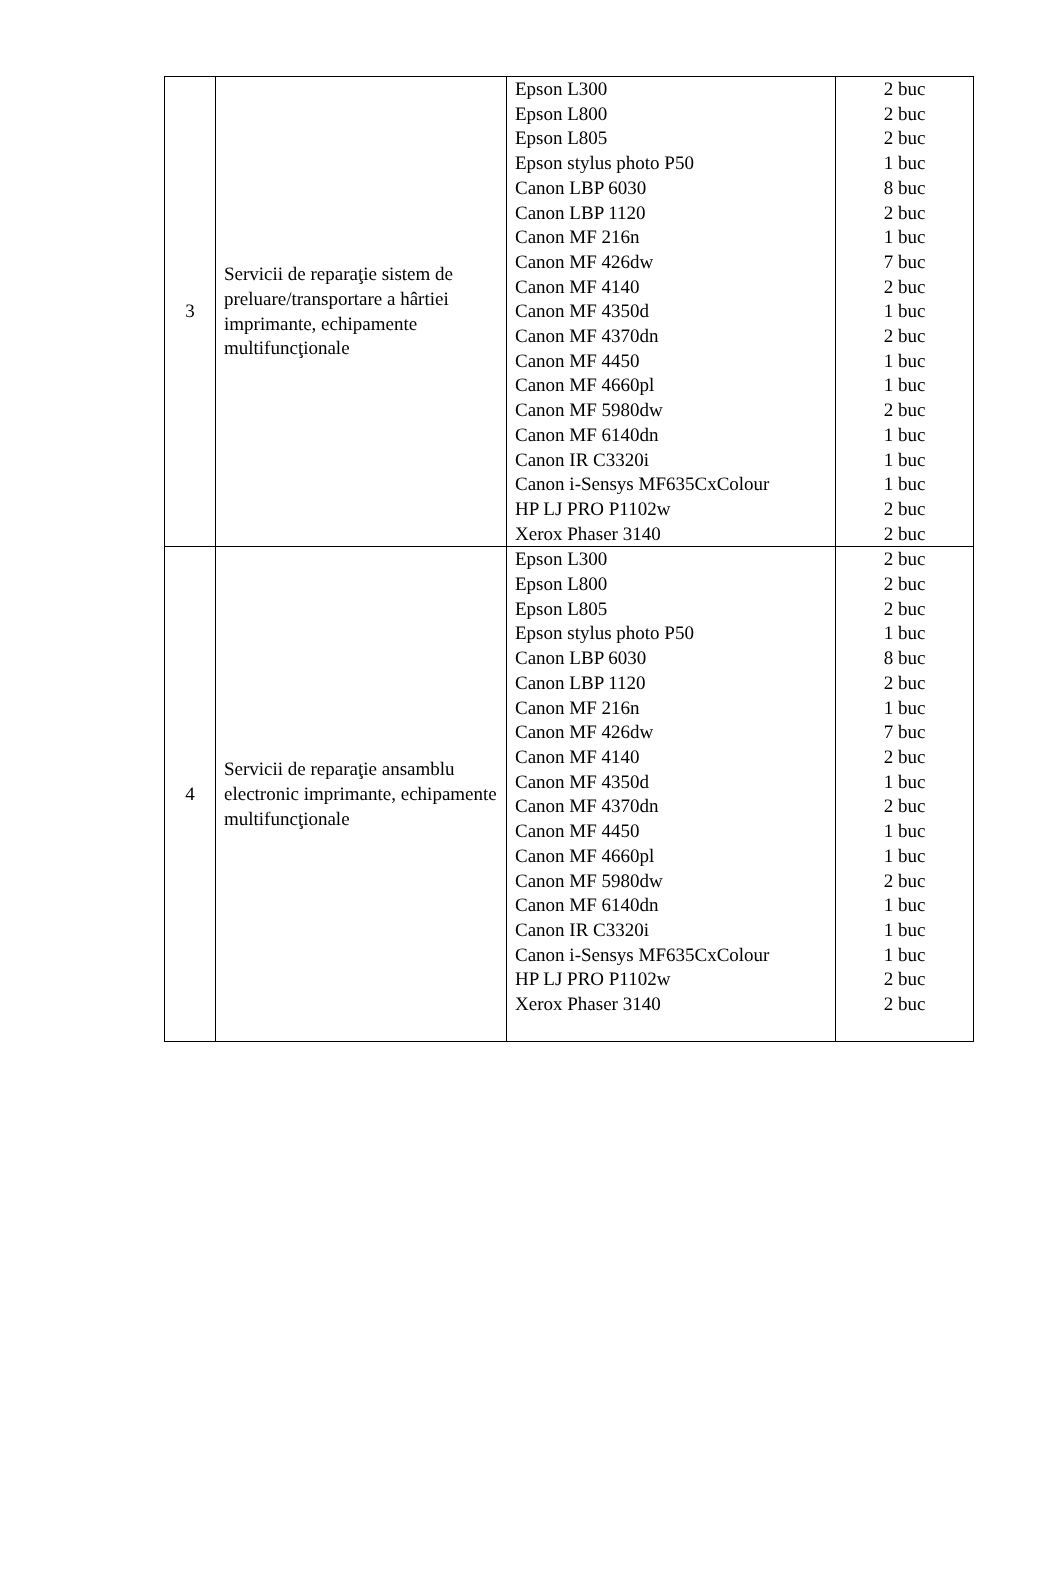| 3 | Servicii de reparaţie sistem de preluare/transportare a hârtiei imprimante, echipamente multifuncţionale | Epson L300 Epson L800 Epson L805 Epson stylus photo P50 Canon LBP 6030 Canon LBP 1120 Canon MF 216n Canon MF 426dw Canon MF 4140 Canon MF 4350d Canon MF 4370dn Canon MF 4450 Canon MF 4660pl Canon MF 5980dw Canon MF 6140dn Canon IR C3320i Canon i-Sensys MF635CxColour HP LJ PRO P1102w Xerox Phaser 3140 | 2 buc 2 buc 2 buc 1 buc 8 buc 2 buc 1 buc 7 buc 2 buc 1 buc 2 buc 1 buc 1 buc 2 buc 1 buc 1 buc 1 buc 2 buc 2 buc |
| 4 | Servicii de reparaţie ansamblu electronic imprimante, echipamente multifuncţionale | Epson L300 Epson L800 Epson L805 Epson stylus photo P50 Canon LBP 6030 Canon LBP 1120 Canon MF 216n Canon MF 426dw Canon MF 4140 Canon MF 4350d Canon MF 4370dn Canon MF 4450 Canon MF 4660pl Canon MF 5980dw Canon MF 6140dn Canon IR C3320i Canon i-Sensys MF635CxColour HP LJ PRO P1102w Xerox Phaser 3140 | 2 buc 2 buc 2 buc 1 buc 8 buc 2 buc 1 buc 7 buc 2 buc 1 buc 2 buc 1 buc 1 buc 2 buc 1 buc 1 buc 1 buc 2 buc 2 buc |